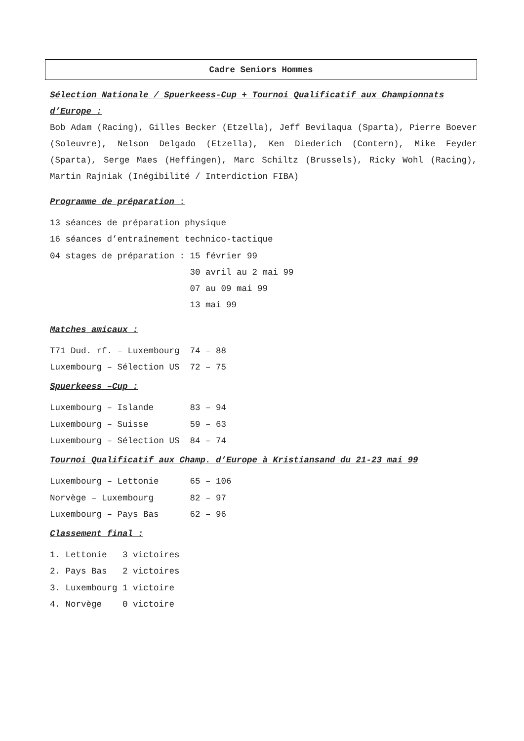Cadre Seniors Hommes
Sélection Nationale / Spuerkeess-Cup + Tournoi Qualificatif aux Championnats d’Europe :
Bob Adam (Racing), Gilles Becker (Etzella), Jeff Bevilaqua (Sparta), Pierre Boever (Soleuvre), Nelson Delgado (Etzella), Ken Diederich (Contern), Mike Feyder (Sparta), Serge Maes (Heffingen), Marc Schiltz (Brussels), Ricky Wohl (Racing), Martin Rajniak (Inégibilité / Interdiction FIBA)
Programme de préparation :
13 séances de préparation physique
16 séances d’entraînement technico-tactique
04 stages de préparation : 15 février 99
                           30 avril au 2 mai 99
                           07 au 09 mai 99
                           13 mai 99
Matches amicaux :
T71 Dud. rf. – Luxembourg  74 – 88
Luxembourg – Sélection US  72 – 75
Spuerkeess –Cup :
Luxembourg – Islande       83 – 94
Luxembourg – Suisse        59 – 63
Luxembourg – Sélection US  84 – 74
Tournoi Qualificatif aux Champ. d’Europe à Kristiansand du 21-23 mai 99
Luxembourg – Lettonie      65 – 106
Norvège – Luxembourg       82 – 97
Luxembourg – Pays Bas      62 – 96
Classement final :
1. Lettonie   3 victoires
2. Pays Bas   2 victoires
3. Luxembourg 1 victoire
4. Norvège    0 victoire